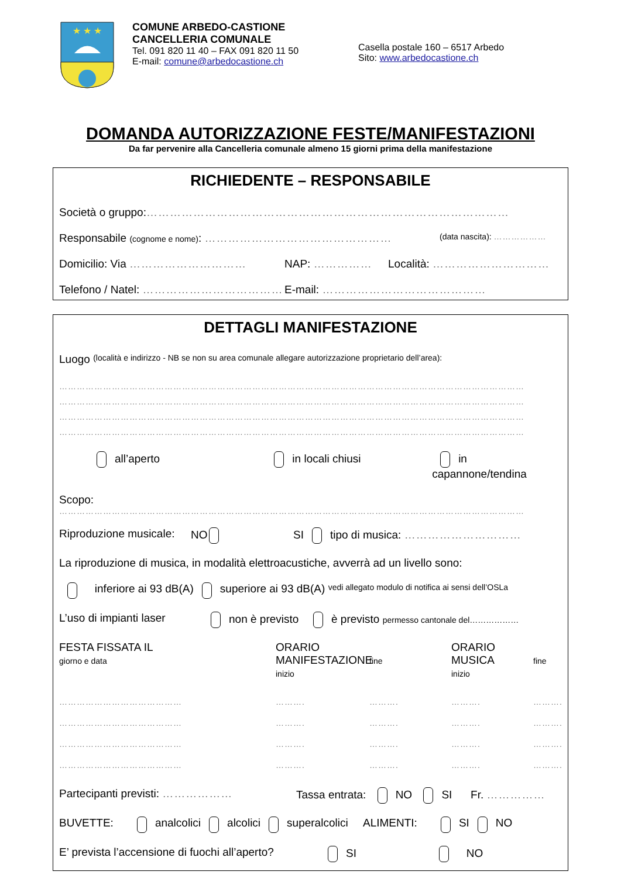★ ★ ★
COMUNE ARBEDO-CASTIONE
CANCELLERIA COMUNALE
Tel. 091 820 11 40 – FAX 091 820 11 50
E-mail: comune@arbedocastione.ch
Casella postale 160 – 6517 Arbedo
Sito: www.arbedocastione.ch
DOMANDA AUTORIZZAZIONE FESTE/MANIFESTAZIONI
Da far pervenire alla Cancelleria comunale almeno 15 giorni prima della manifestazione
RICHIEDENTE – RESPONSABILE
Società o gruppo: …………………………………………………………………………………
Responsabile (cognome e nome): ………………………………………… (data nascita): ………………
Domicilio: Via ………………………… NAP: …………… Località: …………………………
Telefono / Natel: ……………………………… E-mail: ……………………………………
DETTAGLI MANIFESTAZIONE
Luogo (località e indirizzo - NB se non su area comunale allegare autorizzazione proprietario dell’area):
……………………………………………………………………………………………………………………………………………
……………………………………………………………………………………………………………………………………………
……………………………………………………………………………………………………………………………………………
……………………………………………………………………………………………………………………………………………
all’aperto in locali chiusi in capannone/tendina
Scopo:
……………………………………………………………………………………………………………………………………………
Riproduzione musicale: NO SI tipo di musica: …………………………
La riproduzione di musica, in modalità elettroacustiche, avverrà ad un livello sono:
inferiore ai 93 dB(A) superiore ai 93 dB(A) vedi allegato modulo di notifica ai sensi dell’OSLa
L’uso di impianti laser non è previsto è previsto permesso cantonale del………………
FESTA FISSATA IL
giorno e data ORARIO MANIFESTAZIONE
inizio
fine ORARIO MUSICA
inizio
fine
……………………………………
……………………………………
……………………………………
…………………………………… ……….
……….
……….
………. ……….
……….
……….
………. ……….
……….
……….
………. ……….
……….
……….
……….
Partecipanti previsti: ……………… Tassa entrata: NO SI Fr. ……………
BUVETTE: analcolici alcolici superalcolici ALIMENTI: SI NO
E’ prevista l’accensione di fuochi all’aperto? SI NO